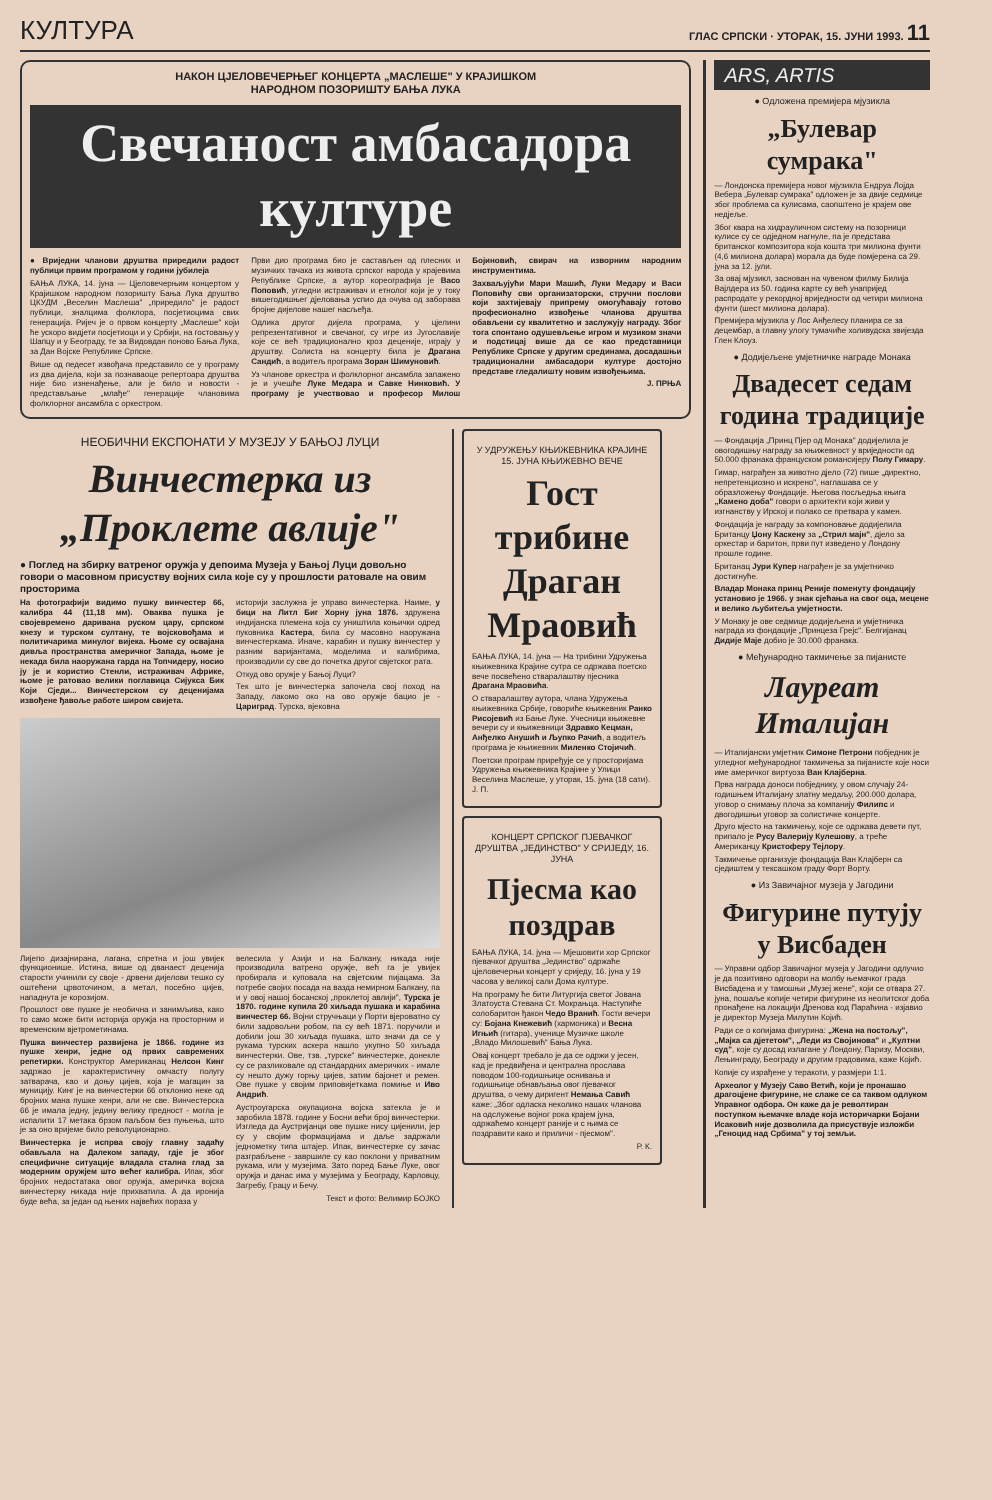КУЛТУРА ГЛАС СРПСКИ · УТОРАК, 15. ЈУНИ 1993. 11
НАКОН ЦЈЕЛОВЕЧЕРЊЕГ КОНЦЕРТА „МАСЛЕШЕ" У КРАЈИШКОМ
НАРОДНОМ ПОЗОРИШТУ БАЊА ЛУКА
Свечаност амбасадора културе
● Вриједни чланови друштва приредили радост публици првим програмом у години јубилеја
БАЊА ЛУКА, 14. јуна — Цјеловечерњим концертом у Крајишком народном позоришту Бања Лука друштво ЦКУДМ „Веселин Маслеша" „приредило" је радост публици, зналцима фолклора, посјетиоцима свих генерација. Ријеч је о првом концерту „Маслеше" који ће ускоро видјети посјетиоци и у Србији, на гостовању у Шапцу и у Београду, те за Видовдан поново Бања Лука, за Дан Војске Републике Српске.
Више од педесет извођача представило се у програму из два дијела, који за познаваоце репертоара друштва није био изненађење, али је било и новости - представљање „млађе" генерације члановима фолклорног ансамбла с оркестром.
Први дио програма био је састављен од плесних и музичких тачака из живота српског народа у крајевима Републике Српске, а аутор кореографија је Васо Поповић, угледни истраживач и етнолог који је у току вишегодишњег дјеловања успио да очува од заборава бројне дијелове нашег насљеђа.
Одлика другог дијела програма, у цјелини репрезентативног и свечаног, су игре из Југославије које се већ традиционално кроз деценије, играју у друштву. Солиста на концерту била је Драгана Сандић, а водитељ програма Зоран Шимуновић.
Уз чланове оркестра и фолклорног ансамбла запажено је и учешће Луке Медара и Савке Нинковић. У програму је учествовао и професор Милош Бојиновић, свирач на изворним народним инструментима.
Захваљујући Мари Машић, Луки Медару и Васи Поповићу сви организаторски, стручни послови који захтијевају припрему омогућавају готово професионално извођење чланова друштва обављени су квалитетно и заслужују награду. Због тога спонтано одушевљење игром и музиком значи и подстицај више да се као представници Републике Српске у другим срединама, досадашњи традиционални амбасадори културе достојно представе гледалишту новим извођењима.
Ј. ПРЊА
НЕОБИЧНИ ЕКСПОНАТИ У МУЗЕЈУ У БАЊОЈ ЛУЦИ
Винчестерка из
„Проклете авлије"
● Поглед на збирку ватреног оружја у депоима Музеја у Бањој Луци довољно говори о масовном присуству војних сила које су у прошлости ратовале на овим просторима
На фотографији видимо пушку винчестер 66, калибра 44 (11,18 мм). Оваква пушка је својевремено даривана руском цару, српском кнезу и турском султану, те војсковођама и политичарима минулог вијека. Њоме су освајана дивља пространства америчког Запада, њоме је некада била наоружана гарда на Топчидеру, носио ју је и користио Стенли, истраживач Африке, њоме је ратовао велики поглавица Сијукса Бик Који Сједи... Винчестерском су деценијама извођене ђавоље работе широм свијета.
историји заслужна је управо винчестерка. Наиме, у бици на Литл Биг Хорну јуна 1876. здружена индијанска племена која су уништила коњички одред пуковника Кастера, била су масовно наоружана винчестеркама. Иначе, карабин и пушку винчестер у разним варијантама, моделима и калибрима, производили су све до почетка другог свјетског рата.
Откуд ово оружје у Бањој Луци?
Тек што је винчестерка започела свој поход на Западу, лакомо око на ово оружје бацио је - Цариград. Турска, вјековна
Лијепо дизајнирана, лагана, спретна и још увијек функционише. Истина, више од дванаест деценија старости учинили су своје - дрвени дијелови тешко су оштећени црвоточином, а метал, посебно цијев, нападнута је корозијом.
Прошлост ове пушке је необична и занимљива, како то само може бити историја оружја на просторним и временским вјетрометинама.
Пушка винчестер развијена је 1866. године из пушке хенри, једне од првих савремених репетирки. Конструктор Американац Нелсон Кинг задржао је карактеристичну омчасту полугу затварача, као и доњу цијев, која је магацин за муницију. Кинг је на винчестерки 66 отклонио неке од бројних мана пушке хенри, али не све. Винчестерска 66 је имала једну, једину велику предност - могла је испалити 17 метака брзом паљбом без пуњења, што је за оно вријеме било револуционарно.
Винчестерка је испрва своју главну задаћу обављала на Далеком западу, гдје је због специфичне ситуације владала стална глад за модерним оружјем што већег калибра. Ипак, због бројних недостатака овог оружја, америчка војска винчестерку никада није прихватила. А да иронија буде већа, за један од њених највећих пораза у
велесила у Азији и на Балкану, никада није производила ватрено оружје, већ га је увијек пробирала и куповала на свјетским пијацама. За потребе својих посада на вазда немирном Балкану, па и у овој нашој босанској „проклетој авлији", Турска је 1870. године купила 20 хиљада пушака и карабина винчестер 66. Војни стручњаци у Порти вјероватно су били задовољни робом, па су већ 1871. поручили и добили још 30 хиљада пушака, што значи да се у рукама турских аскера нашло укупно 50 хиљада винчестерки. Ове, тзв. „турске" винчестерке, донекле су се разликовале од стандардних америчких - имале су нешто дужу горњу цијев, затим бајонет и ремен. Ове пушке у својим приповијеткама помиње и Иво Андрић.
Аустроугарска окупациона војска затекла је и заробила 1878. године у Босни већи број винчестерки. Изгледа да Аустријанци ове пушке нису цијенили, јер су у својим формацијама и даље задржали једнометку типа штајер. Ипак, винчестерке су зачас разграбљене - завршиле су као поклони у приватним рукама, или у музејима. Зато поред Бање Луке, овог оружја и данас има у музејима у Београду, Карловцу, Загребу, Грацу и Бечу.
Текст и фото: Велимир БОЈКО
У УДРУЖЕЊУ КЊИЖЕВНИКА КРАЈИНЕ 15. ЈУНА КЊИЖЕВНО ВЕЧЕ
Гост трибине Драган Мраовић
БАЊА ЛУКА, 14. јуна — На трибини Удружења књижевника Крајине сутра се одржава поетско вече посвећено стваралаштву пјесника Драгана Мраовића.
О стваралаштву аутора, члана Удружења књижевника Србије, говориће књижевник Ранко Рисојевић из Бање Луке. Учесници књижевне вечери су и књижевници Здравко Кецман, Анђелко Анушић и Љупко Рачић, а водитељ програма је књижевник Миленко Стојичић.
Поетски програм приређује се у просторијама Удружења књижевника Крајине у Улици Веселина Маслеше, у уторак, 15. јуна (18 сати). Ј. П.
КОНЦЕРТ СРПСКОГ ПЈЕВАЧКОГ ДРУШТВА „ЈЕДИНСТВО" У СРИЈЕДУ, 16. ЈУНА
Пјесма као поздрав
БАЊА ЛУКА, 14. јуна — Мјешовити хор Српског пјевачког друштва „Јединство" одржаће цјеловечерњи концерт у сриједу, 16. јуна у 19 часова у великој сали Дома културе.
На програму ће бити Литургија светог Јована Златоуста Стевана Ст. Мокрањца. Наступиће солобаритон ђакон Чедо Вранић. Гости вечери су: Бојана Кнежевић (хармоника) и Весна Игњић (гитара), ученице Музичке школе „Владо Милошевић" Бања Лука.
Овај концерт требало је да се одржи у јесен, кад је предвиђена и централна прослава поводом 100-годишњице оснивања и годишњице обнављања овог пјевачког друштва, о чему диригент Немања Савић каже: „Због одласка неколико наших чланова на одслужење војног рока крајем јуна, одржаћемо концерт раније и с њима се поздравити како и приличи - пјесмом".
Р. К.
ARS, ARTIS
● Одложена премијера мјузикла
„Булевар сумрака"
— Лондонска премијера новог мјузикла Ендруа Лојда Вебера „Булевар сумрака" одложен је за двије седмице због проблема са кулисама, саопштено је крајем ове недјеље.
Због квара на хидрауличном систему на позорници кулисе су се одједном нагнуле, па је представа британског композитора која кошта три милиона фунти (4,6 милиона долара) морала да буде помјерена са 29. јуна за 12. јули.
За овај мјузикл, заснован на чувеном филму Билија Вајлдера из 50. година карте су већ унапријед распродате у рекордној вриједности од четири милиона фунти (шест милиона долара).
Премијера мјузикла у Лос Анђелесу планира се за децембар, а главну улогу тумачиће холивудска звијезда Глен Клоуз.
● Додијељене умјетничке награде Монака
Двадесет седам година традиције
— Фондација „Принц Пјер од Монака" додијелила је овогодишњу награду за књижевност у вриједности од 50.000 франака француском романсијеру Полу Гимару.
Гимар, награђен за животно дјело (72) пише „директно, непретенциозно и искрено", наглашава се у образложењу Фондације. Његова посљедња књига „Камено доба" говори о архитекти који живи у изгнанству у Ирској и полако се претвара у камен.
Фондација је награду за компоновање додијелила Британцу Џону Каскену за „Стрил мајн", дјело за оркестар и баритон, први пут изведено у Лондону прошле године.
Британац Јури Купер награђен је за умјетничко достигнуће.
Владар Монака принц Реније поменуту фондацију установио је 1966. у знак сјећања на свог оца, мецене и велико љубитеља умјетности.
У Монаку је ове седмице додијељена и умјетничка награда из фондације „Принцеза Грејс". Белгијанац Дидије Маје добио је 30.000 франака.
● Међународно такмичење за пијанисте
Лауреат Италијан
— Италијански умјетник Симоне Петрони побједник је угледног међународног такмичења за пијанисте које носи име америчког виртуоза Ван Клајберна.
Прва награда доноси побједнику, у овом случају 24-годишњем Италијану златну медаљу, 200.000 долара, уговор о снимању плоча за компанију Филипс и двогодишњи уговор за солистичке концерте.
Друго мјесто на такмичењу, које се одржава девети пут, припало је Русу Валерију Кулешову, а треће Американцу Кристоферу Тејлору.
Такмичење организује фондација Ван Клајберн са сједиштем у тексашком граду Форт Ворту.
● Из Завичајног музеја у Јагодини
Фигурине путују у Висбаден
— Управни одбор Завичајног музеја у Јагодини одлучио је да позитивно одговори на молбу њемачког града Висбадена и у тамошњи „Музеј жене", који се отвара 27. јуна, пошаље копије четири фигурине из неолитског доба пронађене на локацији Дренова код Параћина - изјавио је директор Музеја Милутин Којић.
Ради се о копијама фигурина: „Жена на постољу", „Мајка са дјететом", „Леди из Својинова" и „Култни суд", које су досад излагане у Лондону, Паризу, Москви, Лењинграду, Београду и другим градовима, каже Којић.
Копије су израђене у теракоти, у размјери 1:1.
Археолог у Музеју Саво Ветић, који је пронашао драгоцјене фигурине, не слаже се са таквом одлуком Управног одбора. Он каже да је револтиран поступком њемачке владе која историчарки Бојани Исаковић није дозволила да присуствује изложби „Геноцид над Србима" у тој земљи.